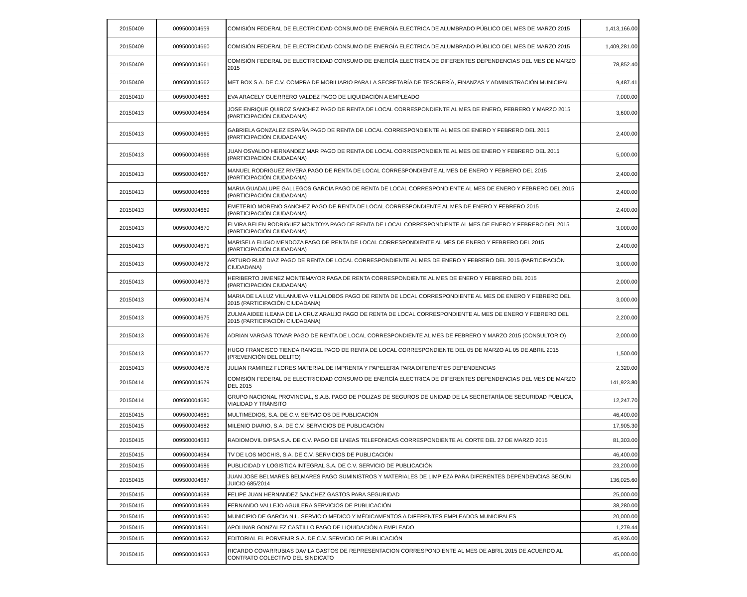| 20150409 | 009500004659 | COMISIÓN FEDERAL DE ELECTRICIDAD CONSUMO DE ENERGÍA ELECTRICA DE ALUMBRADO PÚBLICO DEL MES DE MARZO 2015 | 1,413,166.00 |
| 20150409 | 009500004660 | COMISIÓN FEDERAL DE ELECTRICIDAD CONSUMO DE ENERGÍA ELECTRICA DE ALUMBRADO PÚBLICO DEL MES DE MARZO 2015 | 1,409,281.00 |
| 20150409 | 009500004661 | COMISIÓN FEDERAL DE ELECTRICIDAD CONSUMO DE ENERGÍA ELECTRICA DE DIFERENTES DEPENDENCIAS DEL MES DE MARZO 2015 | 78,852.40 |
| 20150409 | 009500004662 | MET BOX S.A. DE C.V. COMPRA DE MOBILIARIO PARA LA SECRETARÍA DE TESORERÍA, FINANZAS Y ADMINISTRACIÓN MUNICIPAL | 9,487.41 |
| 20150410 | 009500004663 | EVA ARACELY GUERRERO VALDEZ PAGO DE LIQUIDACIÓN A EMPLEADO | 7,000.00 |
| 20150413 | 009500004664 | JOSE ENRIQUE QUIROZ SANCHEZ PAGO DE RENTA DE LOCAL CORRESPONDIENTE AL MES DE ENERO, FEBRERO Y MARZO 2015 (PARTICIPACIÓN CIUDADANA) | 3,600.00 |
| 20150413 | 009500004665 | GABRIELA GONZALEZ ESPAÑA PAGO DE RENTA DE LOCAL CORRESPONDIENTE AL MES DE ENERO Y FEBRERO DEL 2015 (PARTICIPACIÓN CIUDADANA) | 2,400.00 |
| 20150413 | 009500004666 | JUAN OSVALDO HERNANDEZ MAR PAGO DE RENTA DE LOCAL CORRESPONDIENTE AL MES DE ENERO Y FEBRERO DEL 2015 (PARTICIPACIÓN CIUDADANA) | 5,000.00 |
| 20150413 | 009500004667 | MANUEL RODRIGUEZ RIVERA PAGO DE RENTA DE LOCAL CORRESPONDIENTE AL MES DE ENERO Y FEBRERO DEL 2015 (PARTICIPACIÓN CIUDADANA) | 2,400.00 |
| 20150413 | 009500004668 | MARIA GUADALUPE GALLEGOS GARCIA PAGO DE RENTA DE LOCAL CORRESPONDIENTE AL MES DE ENERO Y FEBRERO DEL 2015 (PARTICIPACIÓN CIUDADANA) | 2,400.00 |
| 20150413 | 009500004669 | EMETERIO MORENO SANCHEZ PAGO DE RENTA DE LOCAL CORRESPONDIENTE AL MES DE ENERO Y FEBRERO 2015 (PARTICIPACIÓN CIUDADANA) | 2,400.00 |
| 20150413 | 009500004670 | ELVIRA BELEN RODRIGUEZ MONTOYA PAGO DE RENTA DE LOCAL CORRESPONDIENTE AL MES DE ENERO Y FEBRERO DEL 2015 (PARTICIPACIÓN CIUDADANA) | 3,000.00 |
| 20150413 | 009500004671 | MARISELA ELIGIO MENDOZA PAGO DE RENTA DE LOCAL CORRESPONDIENTE AL MES DE ENERO Y FEBRERO DEL 2015 (PARTICIPACIÓN CIUDADANA) | 2,400.00 |
| 20150413 | 009500004672 | ARTURO RUIZ DIAZ PAGO DE RENTA DE LOCAL CORRESPONDIENTE AL MES DE ENERO Y FEBRERO DEL 2015 (PARTICIPACIÓN CIUDADANA) | 3,000.00 |
| 20150413 | 009500004673 | HERIBERTO JIMENEZ MONTEMAYOR PAGA DE RENTA CORRESPONDIENTE AL MES DE ENERO Y FEBRERO DEL 2015 (PARTICIPACIÓN CIUDADANA) | 2,000.00 |
| 20150413 | 009500004674 | MARIA DE LA LUZ VILLANUEVA VILLALOBOS PAGO DE RENTA DE LOCAL CORRESPONDIENTE AL MES DE ENERO Y FEBRERO DEL 2015 (PARTICIPACIÓN CIUDADANA) | 3,000.00 |
| 20150413 | 009500004675 | ZULMA AIDEE ILEANA DE LA CRUZ ARAUJO PAGO DE RENTA DE LOCAL CORRESPONDIENTE AL MES DE ENERO Y FEBRERO DEL 2015 (PARTICIPACIÓN CIUDADANA) | 2,200.00 |
| 20150413 | 009500004676 | ADRIAN VARGAS TOVAR PAGO DE RENTA DE LOCAL CORRESPONDIENTE AL MES DE FEBRERO Y MARZO 2015 (CONSULTORIO) | 2,000.00 |
| 20150413 | 009500004677 | HUGO FRANCISCO TIENDA RANGEL PAGO DE RENTA DE LOCAL CORRESPONDIENTE DEL 05 DE MARZO AL 05 DE ABRIL 2015 (PREVENCIÓN DEL DELITO) | 1,500.00 |
| 20150413 | 009500004678 | JULIAN RAMIREZ FLORES MATERIAL DE IMPRENTA Y PAPELERIA PARA DIFERENTES DEPENDENCIAS | 2,320.00 |
| 20150414 | 009500004679 | COMISIÓN FEDERAL DE ELECTRICIDAD CONSUMO DE ENERGÍA ELECTRICA DE DIFERENTES DEPENDENCIAS DEL MES DE MARZO DEL 2015 | 141,923.80 |
| 20150414 | 009500004680 | GRUPO NACIONAL PROVINCIAL, S.A.B. PAGO DE POLIZAS DE SEGUROS DE UNIDAD DE LA SECRETARÍA DE SEGURIDAD PÚBLICA, VIALIDAD Y TRÁNSITO | 12,247.70 |
| 20150415 | 009500004681 | MULTIMEDIOS, S.A. DE C.V. SERVICIOS DE PUBLICACIÓN | 46,400.00 |
| 20150415 | 009500004682 | MILENIO DIARIO, S.A. DE C.V. SERVICIOS DE PUBLICACIÓN | 17,905.30 |
| 20150415 | 009500004683 | RADIOMOVIL DIPSA S.A. DE C.V. PAGO DE LINEAS TELEFONICAS CORRESPONDIENTE AL CORTE DEL 27 DE MARZO 2015 | 81,303.00 |
| 20150415 | 009500004684 | TV DE LOS MOCHIS, S.A. DE C.V. SERVICIOS DE PUBLICACIÓN | 46,400.00 |
| 20150415 | 009500004686 | PUBLICIDAD Y LOGISTICA INTEGRAL S.A. DE C.V. SERVICIO DE PUBLICACIÓN | 23,200.00 |
| 20150415 | 009500004687 | JUAN JOSE BELMARES BELMARES PAGO SUMINISTROS Y MATERIALES DE LIMPIEZA PARA DIFERENTES DEPENDENCIAS SEGÚN JUICIO 685/2014 | 136,025.60 |
| 20150415 | 009500004688 | FELIPE JUAN HERNANDEZ SANCHEZ GASTOS PARA SEGURIDAD | 25,000.00 |
| 20150415 | 009500004689 | FERNANDO VALLEJO AGUILERA SERVICIOS DE PUBLICACIÓN | 38,280.00 |
| 20150415 | 009500004690 | MUNICIPIO DE GARCIA N.L. SERVICIO MEDICO Y MÉDICAMENTOS A DIFERENTES EMPLEADOS MUNICIPALES | 20,000.00 |
| 20150415 | 009500004691 | APOLINAR GONZALEZ CASTILLO PAGO DE LIQUIDACIÓN A EMPLEADO | 1,279.44 |
| 20150415 | 009500004692 | EDITORIAL EL PORVENIR S.A. DE C.V. SERVICIO DE PUBLICACIÓN | 45,936.00 |
| 20150415 | 009500004693 | RICARDO COVARRUBIAS DAVILA GASTOS DE REPRESENTACION CORRESPONDIENTE AL MES DE ABRIL 2015 DE ACUERDO AL CONTRATO COLECTIVO DEL SINDICATO | 45,000.00 |